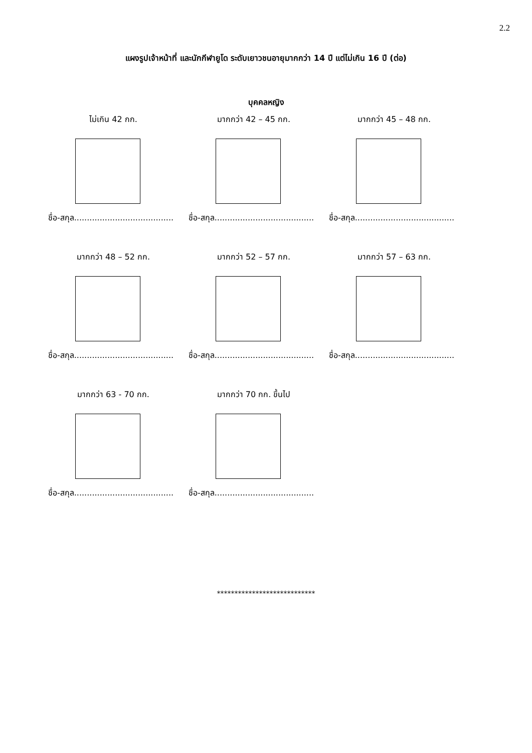2.2
แผงรูปเจ้าหน้าที่ และนักกีฬายูโด ระดับเยาวชนอายุมากกว่า 14 ปี แต่ไม่เกิน 16 ปี (ต่อ)
บุคคลหญิง
ไม่เกิน 42 กก.
ชื่อ-สกุล.......................................
มากกว่า 42 – 45 กก.
ชื่อ-สกุล.......................................
มากกว่า 45 – 48 กก.
ชื่อ-สกุล.......................................
มากกว่า 48 – 52 กก.
ชื่อ-สกุล.......................................
มากกว่า 52 – 57 กก.
ชื่อ-สกุล.......................................
มากกว่า 57 – 63 กก.
ชื่อ-สกุล.......................................
มากกว่า 63 - 70 กก.
ชื่อ-สกุล.......................................
มากกว่า 70 กก. ขึ้นไป
ชื่อ-สกุล.......................................
****************************